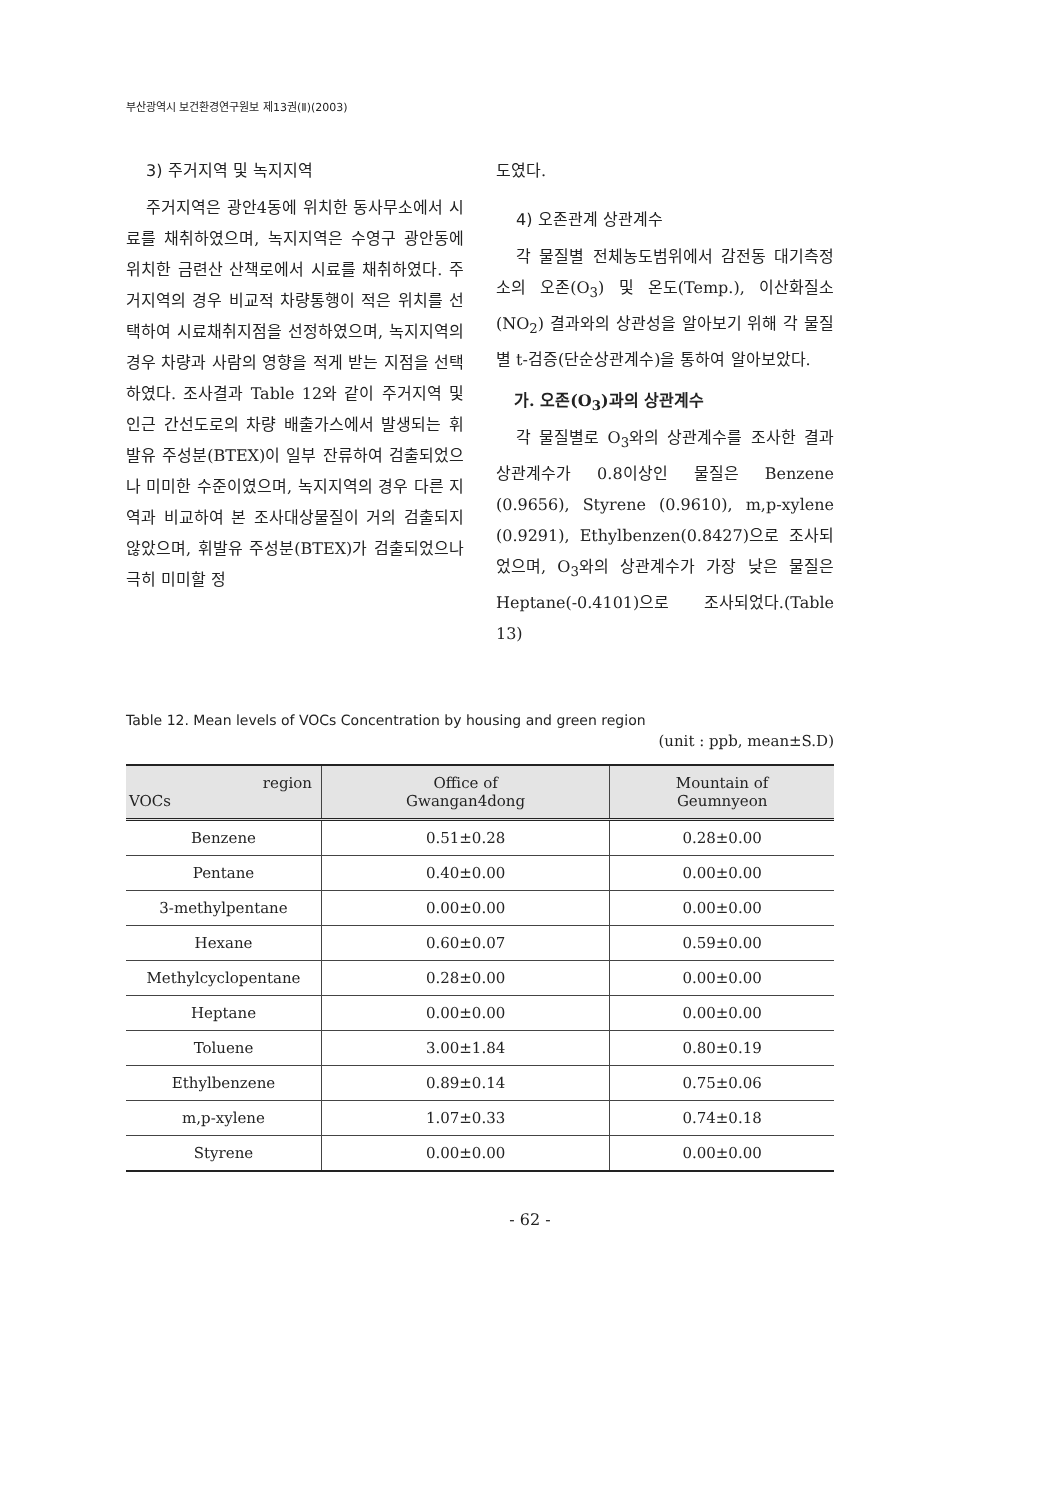부산광역시 보건환경연구원보 제13권(Ⅱ)(2003)
3) 주거지역 및 녹지지역
주거지역은 광안4동에 위치한 동사무소에서 시료를 채취하였으며, 녹지지역은 수영구 광안동에 위치한 금련산 산책로에서 시료를 채취하였다. 주거지역의 경우 비교적 차량통행이 적은 위치를 선택하여 시료채취지점을 선정하였으며, 녹지지역의 경우 차량과 사람의 영향을 적게 받는 지점을 선택하였다. 조사결과 Table 12와 같이 주거지역 및 인근 간선도로의 차량 배출가스에서 발생되는 휘발유 주성분(BTEX)이 일부 잔류하여 검출되었으나 미미한 수준이였으며, 녹지지역의 경우 다른 지역과 비교하여 본 조사대상물질이 거의 검출되지 않았으며, 휘발유 주성분(BTEX)가 검출되었으나 극히 미미할 정
도였다.
4) 오존관계 상관계수
각 물질별 전체농도범위에서 감전동 대기측정소의 오존(O<sub>3</sub>) 및 온도(Temp.), 이산화질소(NO<sub>2</sub>) 결과와의 상관성을 알아보기 위해 각 물질별 t-검증(단순상관계수)을 통하여 알아보았다.
가. 오존(O<sub>3</sub>)과의 상관계수
각 물질별로 O<sub>3</sub>와의 상관계수를 조사한 결과 상관계수가 0.8이상인 물질은 Benzene (0.9656), Styrene (0.9610), m,p-xylene (0.9291), Ethylbenzen(0.8427)으로 조사되었으며, O<sub>3</sub>와의 상관계수가 가장 낮은 물질은 Heptane(-0.4101)으로 조사되었다.(Table 13)
Table 12. Mean levels of VOCs Concentration by housing and green region
(unit : ppb, mean±S.D)
| region VOCs | Office of Gwangan4dong | Mountain of Geumnyeon |
| --- | --- | --- |
| Benzene | 0.51±0.28 | 0.28±0.00 |
| Pentane | 0.40±0.00 | 0.00±0.00 |
| 3-methylpentane | 0.00±0.00 | 0.00±0.00 |
| Hexane | 0.60±0.07 | 0.59±0.00 |
| Methylcyclopentane | 0.28±0.00 | 0.00±0.00 |
| Heptane | 0.00±0.00 | 0.00±0.00 |
| Toluene | 3.00±1.84 | 0.80±0.19 |
| Ethylbenzene | 0.89±0.14 | 0.75±0.06 |
| m,p-xylene | 1.07±0.33 | 0.74±0.18 |
| Styrene | 0.00±0.00 | 0.00±0.00 |
- 62 -